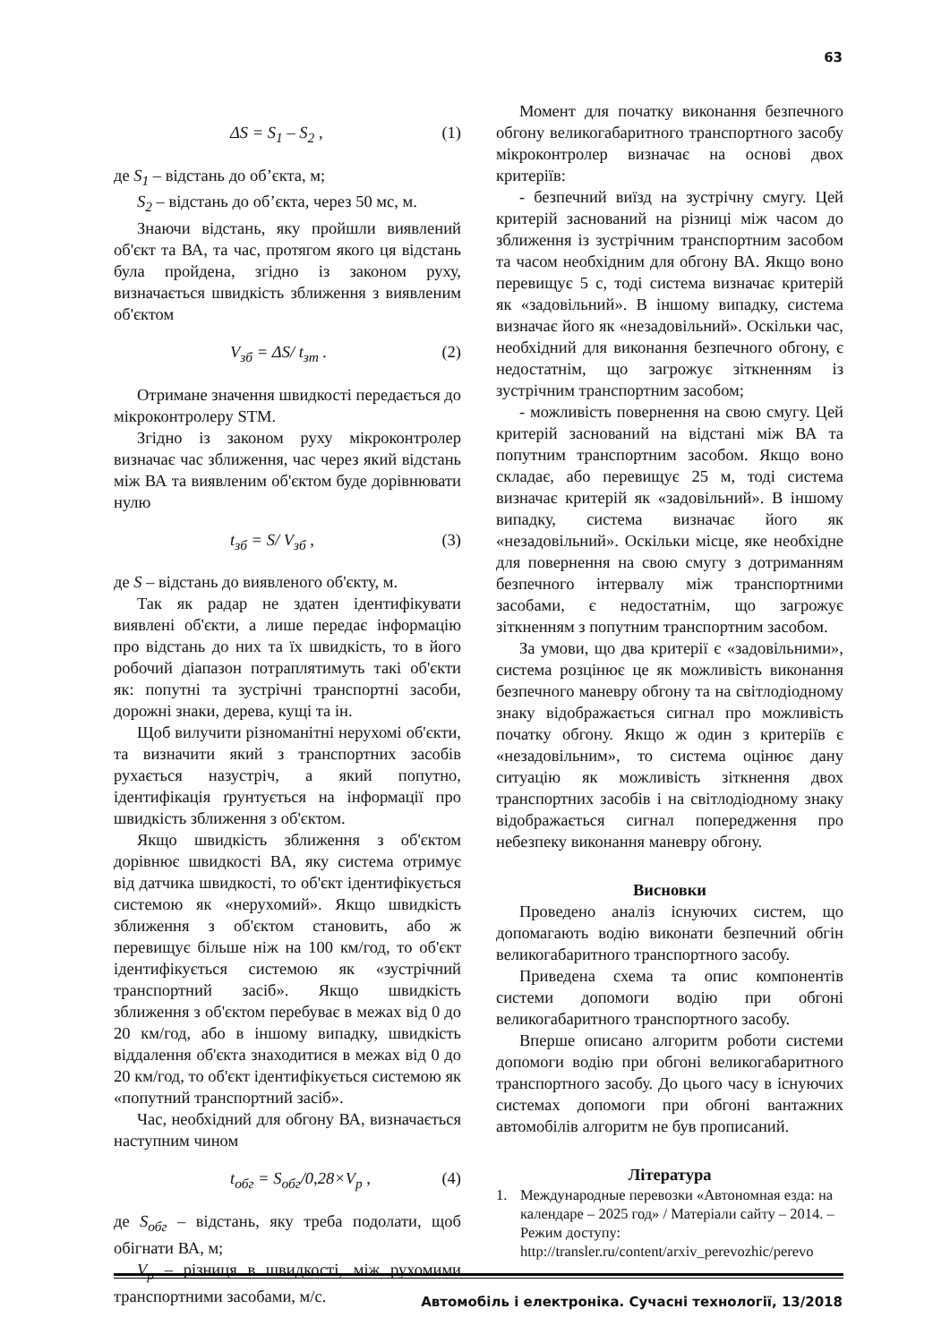63
ΔS = S<sub>1</sub> – S<sub>2</sub> , (1)
де S<sub>1</sub> – відстань до об’єкта, м;
S<sub>2</sub> – відстань до об’єкта, через 50 мс, м.
Знаючи відстань, яку пройшли виявлений об'єкт та ВА, та час, протягом якого ця відстань була пройдена, згідно із законом руху, визначається швидкість зближення з виявленим об'єктом
V<sub>зб</sub> = ΔS/ t<sub>зт</sub> . (2)
Отримане значення швидкості передається до мікроконтролеру STM.
Згідно із законом руху мікроконтролер визначає час зближення, час через який відстань між ВА та виявленим об'єктом буде дорівнювати нулю
t<sub>зб</sub> = S/ V<sub>зб</sub> , (3)
де S – відстань до виявленого об'єкту, м.
Так як радар не здатен ідентифікувати виявлені об'єкти, а лише передає інформацію про відстань до них та їх швидкість, то в його робочий діапазон потраплятимуть такі об'єкти як: попутні та зустрічні транспортні засоби, дорожні знаки, дерева, кущі та ін.
Щоб вилучити різноманітні нерухомі об'єкти, та визначити який з транспортних засобів рухається назустріч, а який попутно, ідентифікація ґрунтується на інформації про швидкість зближення з об'єктом.
Якщо швидкість зближення з об'єктом дорівнює швидкості ВА, яку система отримує від датчика швидкості, то об'єкт ідентифікується системою як «нерухомий». Якщо швидкість зближення з об'єктом становить, або ж перевищує більше ніж на 100 км/год, то об'єкт ідентифікується системою як «зустрічний транспортний засіб». Якщо швидкість зближення з об'єктом перебуває в межах від 0 до 20 км/год, або в іншому випадку, швидкість віддалення об'єкта знаходитися в межах від 0 до 20 км/год, то об'єкт ідентифікується системою як «попутний транспортний засіб».
Час, необхідний для обгону ВА, визначається наступним чином
t<sub>обг</sub> = S<sub>обг</sub>/0,28×V<sub>p</sub> , (4)
де S<sub>обг</sub> – відстань, яку треба подолати, щоб обігнати ВА, м;
V<sub>p</sub> – різниця в швидкості, між рухомими транспортними засобами, м/с.
Момент для початку виконання безпечного обгону великогабаритного транспортного засобу мікроконтролер визначає на основі двох критеріїв:
- безпечний виїзд на зустрічну смугу. Цей критерій заснований на різниці між часом до зближення із зустрічним транспортним засобом та часом необхідним для обгону ВА. Якщо воно перевищує 5 с, тоді система визначає критерій як «задовільний». В іншому випадку, система визначає його як «незадовільний». Оскільки час, необхідний для виконання безпечного обгону, є недостатнім, що загрожує зіткненням із зустрічним транспортним засобом;
- можливість повернення на свою смугу. Цей критерій заснований на відстані між ВА та попутним транспортним засобом. Якщо воно складає, або перевищує 25 м, тоді система визначає критерій як «задовільний». В іншому випадку, система визначає його як «незадовільний». Оскільки місце, яке необхідне для повернення на свою смугу з дотриманням безпечного інтервалу між транспортними засобами, є недостатнім, що загрожує зіткненням з попутним транспортним засобом.
За умови, що два критерії є «задовільними», система розцінює це як можливість виконання безпечного маневру обгону та на світлодіодному знаку відображається сигнал про можливість початку обгону. Якщо ж один з критеріїв є «незадовільним», то система оцінює дану ситуацію як можливість зіткнення двох транспортних засобів і на світлодіодному знаку відображається сигнал попередження про небезпеку виконання маневру обгону.
Висновки
Проведено аналіз існуючих систем, що допомагають водію виконати безпечний обгін великогабаритного транспортного засобу.
Приведена схема та опис компонентів системи допомоги водію при обгоні великогабаритного транспортного засобу.
Вперше описано алгоритм роботи системи допомоги водію при обгоні великогабаритного транспортного засобу. До цього часу в існуючих системах допомоги при обгоні вантажних автомобілів алгоритм не був прописаний.
Література
1. Международные перевозки «Автономная езда: на календаре – 2025 год» / Матеріали сайту – 2014. – Режим доступу: http://transler.ru/content/arxiv_perevozhic/perevo
Автомобіль і електроніка. Сучасні технології, 13/2018